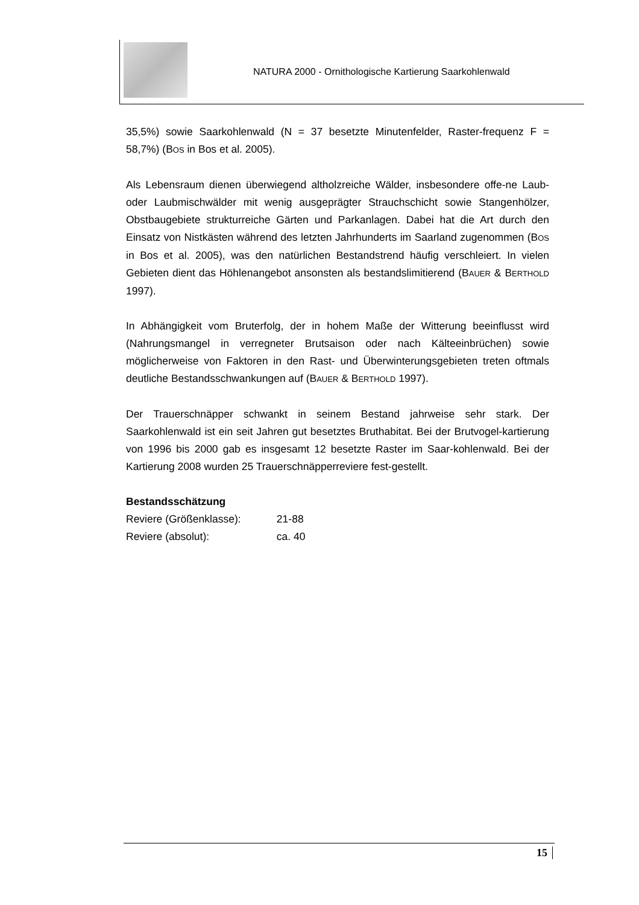NATURA 2000 - Ornithologische Kartierung Saarkohlenwald
35,5%) sowie Saarkohlenwald (N = 37 besetzte Minutenfelder, Raster-frequenz F = 58,7%) (BOS in Bos et al. 2005).
Als Lebensraum dienen überwiegend altholzreiche Wälder, insbesondere offe-ne Laub- oder Laubmischwälder mit wenig ausgeprägter Strauchschicht sowie Stangenhölzer, Obstbaugebiete strukturreiche Gärten und Parkanlagen. Dabei hat die Art durch den Einsatz von Nistkästen während des letzten Jahrhunderts im Saarland zugenommen (BOS in Bos et al. 2005), was den natürlichen Bestandstrend häufig verschleiert. In vielen Gebieten dient das Höhlenangebot ansonsten als bestandslimitierend (BAUER & BERTHOLD 1997).
In Abhängigkeit vom Bruterfolg, der in hohem Maße der Witterung beeinflusst wird (Nahrungsmangel in verregneter Brutsaison oder nach Kälteeinbrüchen) sowie möglicherweise von Faktoren in den Rast- und Überwinterungsgebieten treten oftmals deutliche Bestandsschwankungen auf (BAUER & BERTHOLD 1997).
Der Trauerschnäpper schwankt in seinem Bestand jahrweise sehr stark. Der Saarkohlenwald ist ein seit Jahren gut besetztes Bruthabitat. Bei der Brutvogel-kartierung von 1996 bis 2000 gab es insgesamt 12 besetzte Raster im Saar-kohlenwald. Bei der Kartierung 2008 wurden 25 Trauerschnäpperreviere fest-gestellt.
Bestandsschätzung
Reviere (Größenklasse): 21-88
Reviere (absolut): ca. 40
15